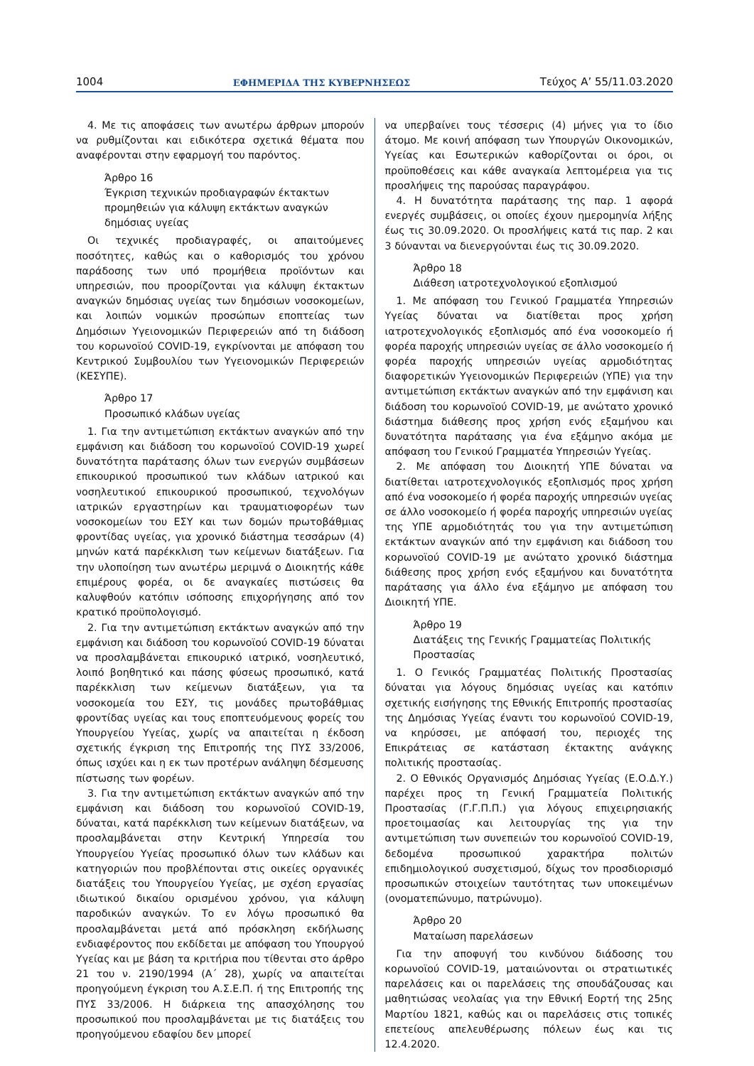1004 ΕΦΗΜΕΡΙΔΑ ΤΗΣ ΚΥΒΕΡΝΗΣΕΩΣ Τεύχος A’ 55/11.03.2020
4. Με τις αποφάσεις των ανωτέρω άρθρων μπορούν να ρυθμίζονται και ειδικότερα σχετικά θέματα που αναφέρονται στην εφαρμογή του παρόντος.
Άρθρο 16
Έγκριση τεχνικών προδιαγραφών έκτακτων προμηθειών για κάλυψη εκτάκτων αναγκών δημόσιας υγείας
Οι τεχνικές προδιαγραφές, οι απαιτούμενες ποσότητες, καθώς και ο καθορισμός του χρόνου παράδοσης των υπό προμήθεια προϊόντων και υπηρεσιών, που προορίζονται για κάλυψη έκτακτων αναγκών δημόσιας υγείας των δημόσιων νοσοκομείων, και λοιπών νομικών προσώπων εποπτείας των Δημόσιων Υγειονομικών Περιφερειών από τη διάδοση του κορωνοϊού COVID-19, εγκρίνονται με απόφαση του Κεντρικού Συμβουλίου των Υγειονομικών Περιφερειών (ΚΕΣΥΠΕ).
Άρθρο 17
Προσωπικό κλάδων υγείας
1. Για την αντιμετώπιση εκτάκτων αναγκών από την εμφάνιση και διάδοση του κορωνοϊού COVID-19 χωρεί δυνατότητα παράτασης όλων των ενεργών συμβάσεων επικουρικού προσωπικού των κλάδων ιατρικού και νοσηλευτικού επικουρικού προσωπικού, τεχνολόγων ιατρικών εργαστηρίων και τραυματιοφορέων των νοσοκομείων του ΕΣΥ και των δομών πρωτοβάθμιας φροντίδας υγείας, για χρονικό διάστημα τεσσάρων (4) μηνών κατά παρέκκλιση των κείμενων διατάξεων. Για την υλοποίηση των ανωτέρω μεριμνά ο Διοικητής κάθε επιμέρους φορέα, οι δε αναγκαίες πιστώσεις θα καλυφθούν κατόπιν ισόποσης επιχορήγησης από τον κρατικό προϋπολογισμό.
2. Για την αντιμετώπιση εκτάκτων αναγκών από την εμφάνιση και διάδοση του κορωνοϊού COVID-19 δύναται να προσλαμβάνεται επικουρικό ιατρικό, νοσηλευτικό, λοιπό βοηθητικό και πάσης φύσεως προσωπικό, κατά παρέκκλιση των κείμενων διατάξεων, για τα νοσοκομεία του ΕΣΥ, τις μονάδες πρωτοβάθμιας φροντίδας υγείας και τους εποπτευόμενους φορείς του Υπουργείου Υγείας, χωρίς να απαιτείται η έκδοση σχετικής έγκριση της Επιτροπής της ΠΥΣ 33/2006, όπως ισχύει και η εκ των προτέρων ανάληψη δέσμευσης πίστωσης των φορέων.
3. Για την αντιμετώπιση εκτάκτων αναγκών από την εμφάνιση και διάδοση του κορωνοϊού COVID-19, δύναται, κατά παρέκκλιση των κείμενων διατάξεων, να προσλαμβάνεται στην Κεντρική Υπηρεσία του Υπουργείου Υγείας προσωπικό όλων των κλάδων και κατηγοριών που προβλέπονται στις οικείες οργανικές διατάξεις του Υπουργείου Υγείας, με σχέση εργασίας ιδιωτικού δικαίου ορισμένου χρόνου, για κάλυψη παροδικών αναγκών. Το εν λόγω προσωπικό θα προσλαμβάνεται μετά από πρόσκληση εκδήλωσης ενδιαφέροντος που εκδίδεται με απόφαση του Υπουργού Υγείας και με βάση τα κριτήρια που τίθενται στο άρθρο 21 του ν. 2190/1994 (Α΄ 28), χωρίς να απαιτείται προηγούμενη έγκριση του Α.Σ.Ε.Π. ή της Επιτροπής της ΠΥΣ 33/2006. Η διάρκεια της απασχόλησης του προσωπικού που προσλαμβάνεται με τις διατάξεις του προηγούμενου εδαφίου δεν μπορεί
να υπερβαίνει τους τέσσερις (4) μήνες για το ίδιο άτομο. Με κοινή απόφαση των Υπουργών Οικονομικών, Υγείας και Εσωτερικών καθορίζονται οι όροι, οι προϋποθέσεις και κάθε αναγκαία λεπτομέρεια για τις προσλήψεις της παρούσας παραγράφου.
4. Η δυνατότητα παράτασης της παρ. 1 αφορά ενεργές συμβάσεις, οι οποίες έχουν ημερομηνία λήξης έως τις 30.09.2020. Οι προσλήψεις κατά τις παρ. 2 και 3 δύνανται να διενεργούνται έως τις 30.09.2020.
Άρθρο 18
Διάθεση ιατροτεχνολογικού εξοπλισμού
1. Με απόφαση του Γενικού Γραμματέα Υπηρεσιών Υγείας δύναται να διατίθεται προς χρήση ιατροτεχνολογικός εξοπλισμός από ένα νοσοκομείο ή φορέα παροχής υπηρεσιών υγείας σε άλλο νοσοκομείο ή φορέα παροχής υπηρεσιών υγείας αρμοδιότητας διαφορετικών Υγειονομικών Περιφερειών (ΥΠΕ) για την αντιμετώπιση εκτάκτων αναγκών από την εμφάνιση και διάδοση του κορωνοϊού COVID-19, με ανώτατο χρονικό διάστημα διάθεσης προς χρήση ενός εξαμήνου και δυνατότητα παράτασης για ένα εξάμηνο ακόμα με απόφαση του Γενικού Γραμματέα Υπηρεσιών Υγείας.
2. Με απόφαση του Διοικητή ΥΠΕ δύναται να διατίθεται ιατροτεχνολογικός εξοπλισμός προς χρήση από ένα νοσοκομείο ή φορέα παροχής υπηρεσιών υγείας σε άλλο νοσοκομείο ή φορέα παροχής υπηρεσιών υγείας της ΥΠΕ αρμοδιότητάς του για την αντιμετώπιση εκτάκτων αναγκών από την εμφάνιση και διάδοση του κορωνοϊού COVID-19 με ανώτατο χρονικό διάστημα διάθεσης προς χρήση ενός εξαμήνου και δυνατότητα παράτασης για άλλο ένα εξάμηνο με απόφαση του Διοικητή ΥΠΕ.
Άρθρο 19
Διατάξεις της Γενικής Γραμματείας Πολιτικής Προστασίας
1. Ο Γενικός Γραμματέας Πολιτικής Προστασίας δύναται για λόγους δημόσιας υγείας και κατόπιν σχετικής εισήγησης της Εθνικής Επιτροπής προστασίας της Δημόσιας Υγείας έναντι του κορωνοϊού COVID-19, να κηρύσσει, με απόφασή του, περιοχές της Επικράτειας σε κατάσταση έκτακτης ανάγκης πολιτικής προστασίας.
2. Ο Εθνικός Οργανισμός Δημόσιας Υγείας (Ε.Ο.Δ.Υ.) παρέχει προς τη Γενική Γραμματεία Πολιτικής Προστασίας (Γ.Γ.Π.Π.) για λόγους επιχειρησιακής προετοιμασίας και λειτουργίας της για την αντιμετώπιση των συνεπειών του κορωνοϊού COVID-19, δεδομένα προσωπικού χαρακτήρα πολιτών επιδημιολογικού συσχετισμού, δίχως τον προσδιορισμό προσωπικών στοιχείων ταυτότητας των υποκειμένων (ονοματεπώνυμο, πατρώνυμο).
Άρθρο 20
Ματαίωση παρελάσεων
Για την αποφυγή του κινδύνου διάδοσης του κορωνοϊού COVID-19, ματαιώνονται οι στρατιωτικές παρελάσεις και οι παρελάσεις της σπουδάζουσας και μαθητιώσας νεολαίας για την Εθνική Εορτή της 25ης Μαρτίου 1821, καθώς και οι παρελάσεις στις τοπικές επετείους απελευθέρωσης πόλεων έως και τις 12.4.2020.